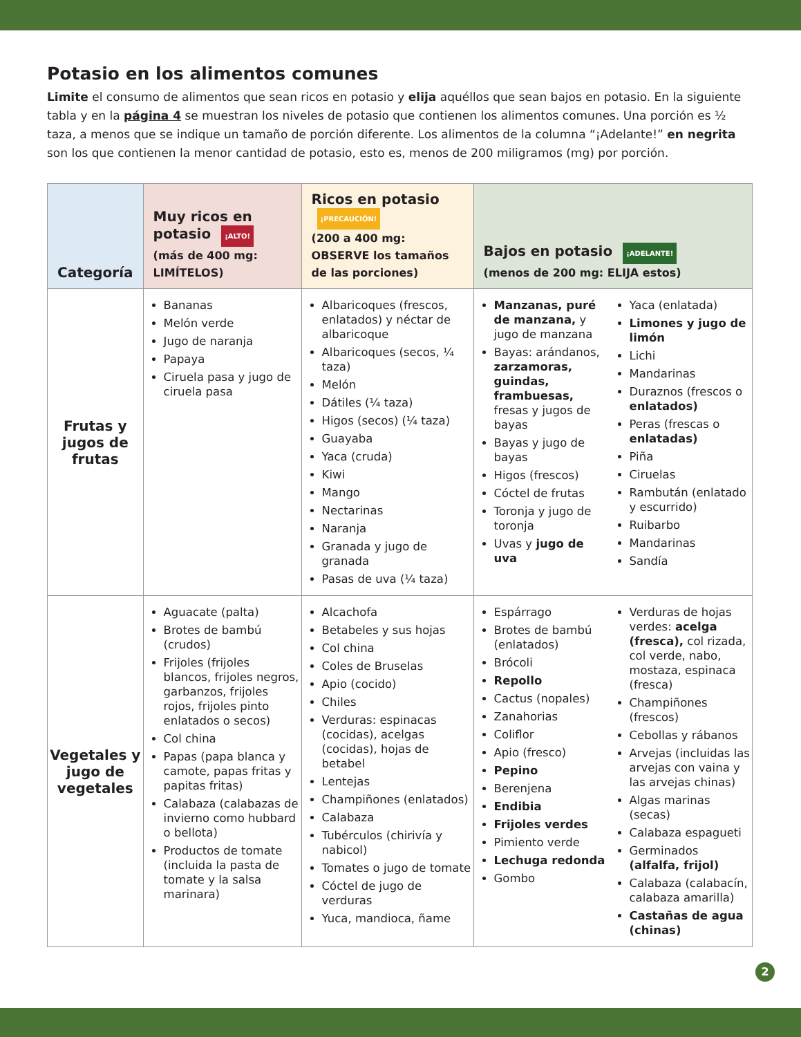Potasio en los alimentos comunes
Limite el consumo de alimentos que sean ricos en potasio y elija aquéllos que sean bajos en potasio. En la siguiente tabla y en la página 4 se muestran los niveles de potasio que contienen los alimentos comunes. Una porción es ½ taza, a menos que se indique un tamaño de porción diferente. Los alimentos de la columna “¡Adelante!” en negrita son los que contienen la menor cantidad de potasio, esto es, menos de 200 miligramos (mg) por porción.
| Categoría | Muy ricos en potasio ¡ALTO! (más de 400 mg: LIMÍTELOS) | Ricos en potasio ¡PRECAUCIÓN! (200 a 400 mg: OBSERVE los tamaños de las porciones) | Bajos en potasio ¡ADELANTE! (menos de 200 mg: ELIJA estos) | |
| --- | --- | --- | --- | --- |
| Frutas y jugos de frutas | Bananas Melón verde Jugo de naranja Papaya Ciruela pasa y jugo de ciruela pasa | Albaricoques (frescos, enlatados) y néctar de albaricoque Albaricoques (secos, ¼ taza) Melón Dátiles (¼ taza) Higos (secos) (¼ taza) Guayaba Yaca (cruda) Kiwi Mango Nectarinas Naranja Granada y jugo de granada Pasas de uva (¼ taza) | Manzanas, puré de manzana, y jugo de manzana Bayas: arándanos, zarzamoras, guindas, frambuesas, fresas y jugos de bayas Bayas y jugo de bayas Higos (frescos) Cóctel de frutas Toronja y jugo de toronja Uvas y jugo de uva | Yaca (enlatada) Limones y jugo de limón Lichi Mandarinas Duraznos (frescos o enlatados) Peras (frescas o enlatadas) Piña Ciruelas Rambután (enlatado y escurrido) Ruibarbo Mandarinas Sandía |
| Vegetales y jugo de vegetales | Aguacate (palta) Brotes de bambú (crudos) Frijoles (frijoles blancos, frijoles negros, garbanzos, frijoles rojos, frijoles pinto enlatados o secos) Col china Papas (papa blanca y camote, papas fritas y papitas fritas) Calabaza (calabazas de invierno como hubbard o bellota) Productos de tomate (incluida la pasta de tomate y la salsa marinara) | Alcachofa Betabeles y sus hojas Col china Coles de Bruselas Apio (cocido) Chiles Verduras: espinacas (cocidas), acelgas (cocidas), hojas de betabel Lentejas Champiñones (enlatados) Calabaza Tubérculos (chirivía y nabicol) Tomates o jugo de tomate Cóctel de jugo de verduras Yuca, mandioca, ñame | Espárrago Brotes de bambú (enlatados) Brócoli Repollo Cactus (nopales) Zanahorias Coliflor Apio (fresco) Pepino Berenjena Endibia Frijoles verdes Pimiento verde Lechuga redonda Gombo | Verduras de hojas verdes: acelga (fresca), col rizada, col verde, nabo, mostaza, espinaca (fresca) Champiñones (frescos) Cebollas y rábanos Arvejas (incluidas las arvejas con vaina y las arvejas chinas) Algas marinas (secas) Calabaza espagueti Germinados (alfalfa, frijol) Calabaza (calabacín, calabaza amarilla) Castañas de agua (chinas) |
2